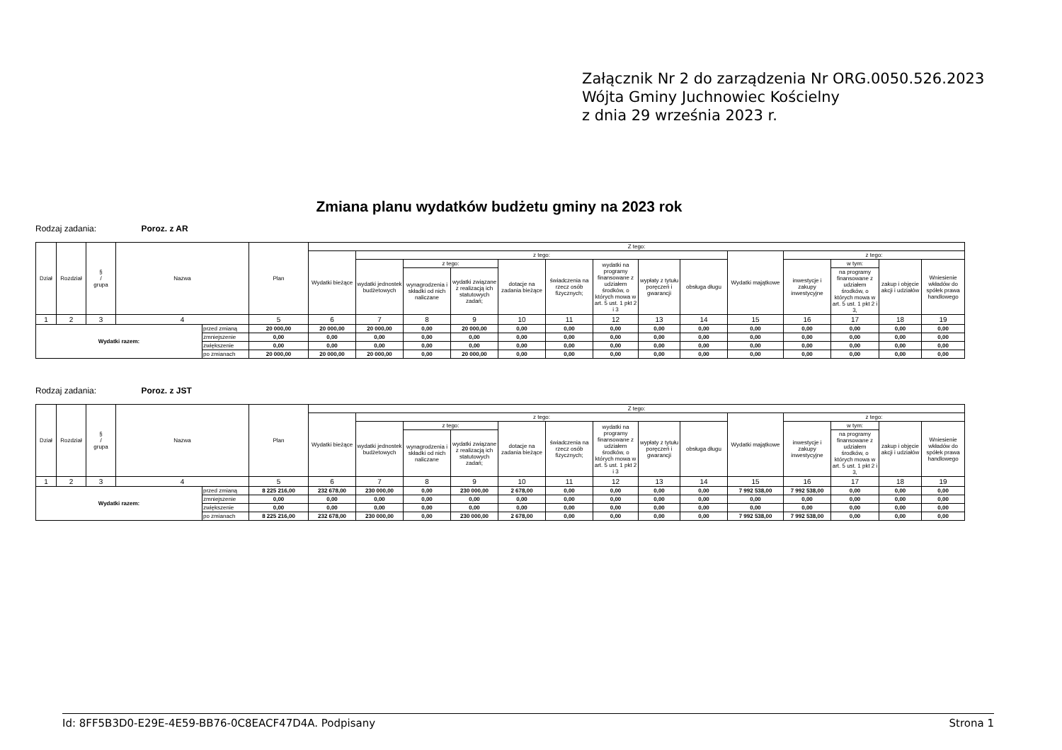Załącznik Nr 2 do zarządzenia Nr ORG.0050.526.2023
Wójta Gminy Juchnowiec Kościelny
z dnia 29 września 2023 r.
Zmiana planu wydatków budżetu gminy na 2023 rok
Rodzaj zadania: Poroz. z AR
| Dział | Rozdział | § / grupa | Nazwa | | Plan | Z tego: | | | | | | | | | | | | | |
| --- | --- | --- | --- | --- | --- | --- | --- | --- | --- | --- | --- | --- | --- | --- | --- | --- | --- | --- | --- |
| | | | | | | Wydatki bieżące | z tego: | | | | | | | | Wydatki majątkowe | z tego: | | | |
| | | | | | | | wydatki jednostek budżetowych | z tego: | | dotacje na zadania bieżące | świadczenia na rzecz osób fizycznych; | wydatki na programy finansowane z udziałem środków, o których mowa w art. 5 ust. 1 pkt 2 i 3 | wypłaty z tytułu poręczeń i gwarancji | obsługa długu | | inwestycje i zakupy inwestycyjne | w tym: | zakup i objęcie akcji i udziałów | Wniesienie wkładów do spółek prawa handlowego |
| | | | | | | | | wynagrodzenia i składki od nich naliczane | wydatki związane z realizacją ich statutowych zadań; | | | | | | | | na programy finansowane z udziałem środków, o których mowa w art. 5 ust. 1 pkt 2 i 3, | | |
| 1 | 2 | 3 | 4 | | 5 | 6 | 7 | 8 | 9 | 10 | 11 | 12 | 13 | 14 | 15 | 16 | 17 | 18 | 19 |
| Wydatki razem: | | | | przed zmianą | 20 000,00 | 20 000,00 | 20 000,00 | 0,00 | 20 000,00 | 0,00 | 0,00 | 0,00 | 0,00 | 0,00 | 0,00 | 0,00 | 0,00 | 0,00 | 0,00 |
| | | | | zmniejszenie | 0,00 | 0,00 | 0,00 | 0,00 | 0,00 | 0,00 | 0,00 | 0,00 | 0,00 | 0,00 | 0,00 | 0,00 | 0,00 | 0,00 | 0,00 |
| | | | | zwiększenie | 0,00 | 0,00 | 0,00 | 0,00 | 0,00 | 0,00 | 0,00 | 0,00 | 0,00 | 0,00 | 0,00 | 0,00 | 0,00 | 0,00 | 0,00 |
| | | | | po zmianach | 20 000,00 | 20 000,00 | 20 000,00 | 0,00 | 20 000,00 | 0,00 | 0,00 | 0,00 | 0,00 | 0,00 | 0,00 | 0,00 | 0,00 | 0,00 | 0,00 |
Rodzaj zadania: Poroz. z JST
| Dział | Rozdział | § / grupa | Nazwa | | Plan | Z tego: | | | | | | | | | | | | | |
| --- | --- | --- | --- | --- | --- | --- | --- | --- | --- | --- | --- | --- | --- | --- | --- | --- | --- | --- | --- |
| | | | | | | Wydatki bieżące | z tego: | | | | | | | | Wydatki majątkowe | z tego: | | | |
| | | | | | | | wydatki jednostek budżetowych | z tego: | | dotacje na zadania bieżące | świadczenia na rzecz osób fizycznych; | wydatki na programy finansowane z udziałem środków, o których mowa w art. 5 ust. 1 pkt 2 i 3 | wypłaty z tytułu poręczeń i gwarancji | obsługa długu | | inwestycje i zakupy inwestycyjne | w tym: | zakup i objęcie akcji i udziałów | Wniesienie wkładów do spółek prawa handlowego |
| | | | | | | | | wynagrodzenia i składki od nich naliczane | wydatki związane z realizacją ich statutowych zadań; | | | | | | | | na programy finansowane z udziałem środków, o których mowa w art. 5 ust. 1 pkt 2 i 3, | | |
| 1 | 2 | 3 | 4 | | 5 | 6 | 7 | 8 | 9 | 10 | 11 | 12 | 13 | 14 | 15 | 16 | 17 | 18 | 19 |
| Wydatki razem: | | | | przed zmianą | 8 225 216,00 | 232 678,00 | 230 000,00 | 0,00 | 230 000,00 | 2 678,00 | 0,00 | 0,00 | 0,00 | 0,00 | 7 992 538,00 | 7 992 538,00 | 0,00 | 0,00 | 0,00 |
| | | | | zmniejszenie | 0,00 | 0,00 | 0,00 | 0,00 | 0,00 | 0,00 | 0,00 | 0,00 | 0,00 | 0,00 | 0,00 | 0,00 | 0,00 | 0,00 | 0,00 |
| | | | | zwiększenie | 0,00 | 0,00 | 0,00 | 0,00 | 0,00 | 0,00 | 0,00 | 0,00 | 0,00 | 0,00 | 0,00 | 0,00 | 0,00 | 0,00 | 0,00 |
| | | | | po zmianach | 8 225 216,00 | 232 678,00 | 230 000,00 | 0,00 | 230 000,00 | 2 678,00 | 0,00 | 0,00 | 0,00 | 0,00 | 7 992 538,00 | 7 992 538,00 | 0,00 | 0,00 | 0,00 |
Id: 8FF5B3D0-E29E-4E59-BB76-0C8EACF47D4A. Podpisany Strona 1